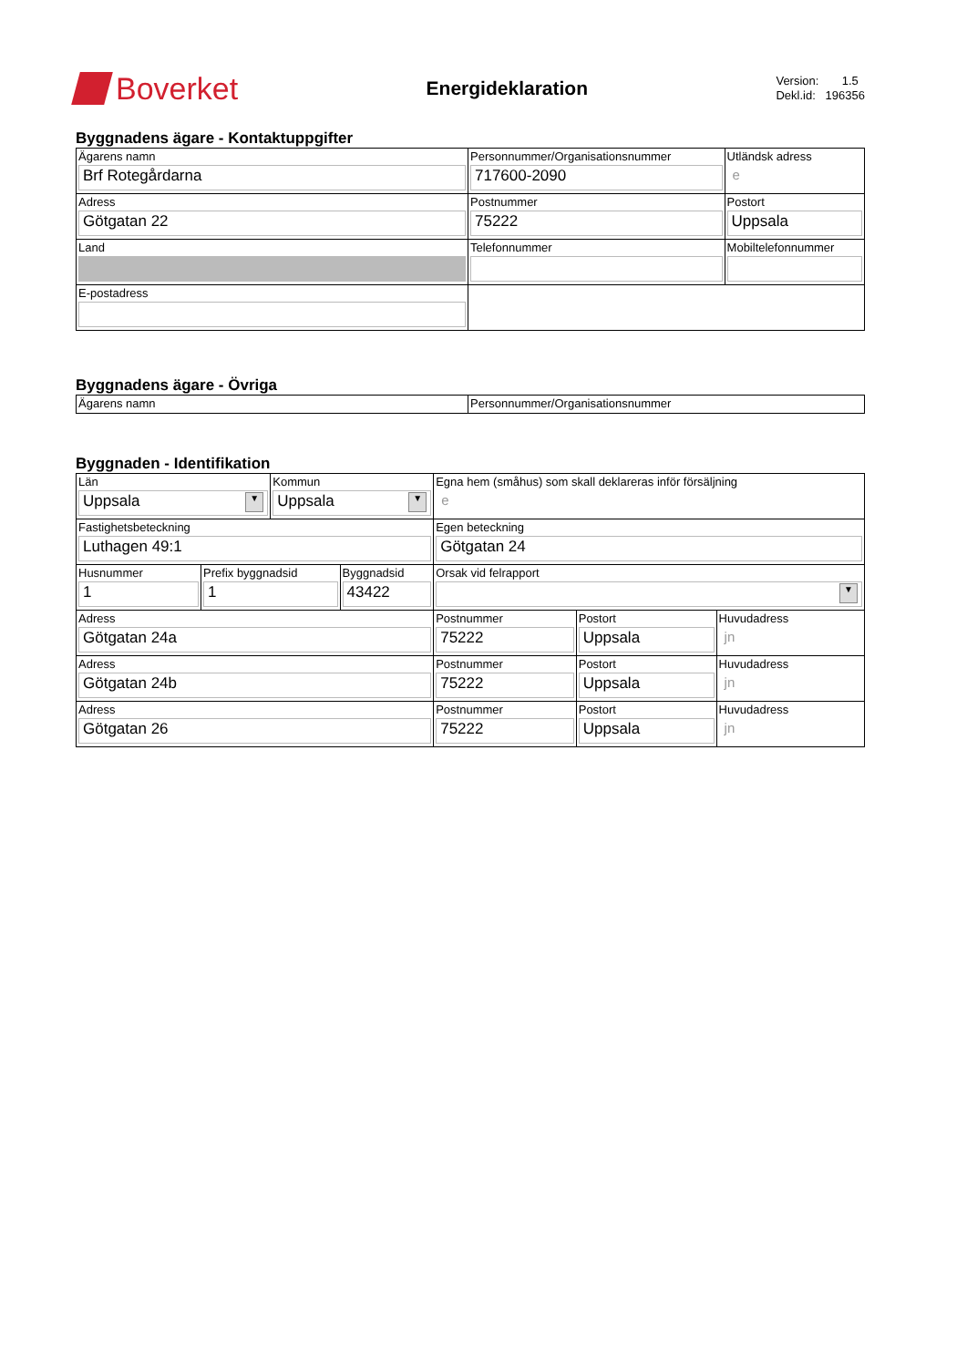Boverket
Energideklaration
Version: 1.5
Dekl.id: 196356
Byggnadens ägare - Kontaktuppgifter
| Ägarens namn Brf Rotegårdarna | Personnummer/Organisationsnummer 717600-2090 | | Utländsk adress e |
| Adress Götgatan 22 | Postnummer 75222 | Postort Uppsala | |
| Land | Telefonnummer | | Mobiltelefonnummer |
| E-postadress | | | |
Byggnadens ägare - Övriga
| Ägarens namn | Personnummer/Organisationsnummer |
Byggnaden - Identifikation
| Län Uppsala ▼ | | Kommun Uppsala ▼ | | Egna hem (småhus) som skall deklareras inför försäljning e | | |
| Fastighetsbeteckning Luthagen 49:1 | | | | Egen beteckning Götgatan 24 | | |
| Husnummer 1 | Prefix byggnadsid 1 | | Byggnadsid 43422 | Orsak vid felrapport ▼ | | |
| Adress Götgatan 24a | | | | Postnummer 75222 | Postort Uppsala | Huvudadress jn |
| Adress Götgatan 24b | | | | Postnummer 75222 | Postort Uppsala | Huvudadress jn |
| Adress Götgatan 26 | | | | Postnummer 75222 | Postort Uppsala | Huvudadress jn |